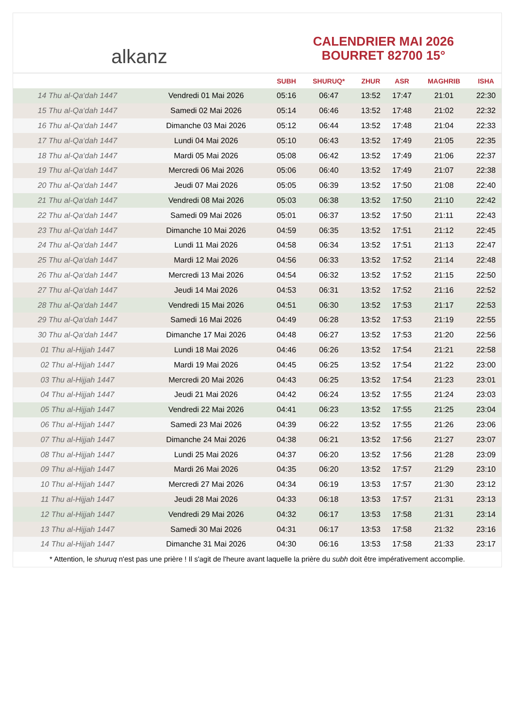alkanz
CALENDRIER MAI 2026
BOURRET 82700 15°
| | | SUBH | SHURUQ* | ZHUR | ASR | MAGHRIB | ISHA |
| --- | --- | --- | --- | --- | --- | --- | --- |
| 14 Thu al-Qa‘dah 1447 | Vendredi 01 Mai 2026 | 05:16 | 06:47 | 13:52 | 17:47 | 21:01 | 22:30 |
| 15 Thu al-Qa‘dah 1447 | Samedi 02 Mai 2026 | 05:14 | 06:46 | 13:52 | 17:48 | 21:02 | 22:32 |
| 16 Thu al-Qa‘dah 1447 | Dimanche 03 Mai 2026 | 05:12 | 06:44 | 13:52 | 17:48 | 21:04 | 22:33 |
| 17 Thu al-Qa‘dah 1447 | Lundi 04 Mai 2026 | 05:10 | 06:43 | 13:52 | 17:49 | 21:05 | 22:35 |
| 18 Thu al-Qa‘dah 1447 | Mardi 05 Mai 2026 | 05:08 | 06:42 | 13:52 | 17:49 | 21:06 | 22:37 |
| 19 Thu al-Qa‘dah 1447 | Mercredi 06 Mai 2026 | 05:06 | 06:40 | 13:52 | 17:49 | 21:07 | 22:38 |
| 20 Thu al-Qa‘dah 1447 | Jeudi 07 Mai 2026 | 05:05 | 06:39 | 13:52 | 17:50 | 21:08 | 22:40 |
| 21 Thu al-Qa‘dah 1447 | Vendredi 08 Mai 2026 | 05:03 | 06:38 | 13:52 | 17:50 | 21:10 | 22:42 |
| 22 Thu al-Qa‘dah 1447 | Samedi 09 Mai 2026 | 05:01 | 06:37 | 13:52 | 17:50 | 21:11 | 22:43 |
| 23 Thu al-Qa‘dah 1447 | Dimanche 10 Mai 2026 | 04:59 | 06:35 | 13:52 | 17:51 | 21:12 | 22:45 |
| 24 Thu al-Qa‘dah 1447 | Lundi 11 Mai 2026 | 04:58 | 06:34 | 13:52 | 17:51 | 21:13 | 22:47 |
| 25 Thu al-Qa‘dah 1447 | Mardi 12 Mai 2026 | 04:56 | 06:33 | 13:52 | 17:52 | 21:14 | 22:48 |
| 26 Thu al-Qa‘dah 1447 | Mercredi 13 Mai 2026 | 04:54 | 06:32 | 13:52 | 17:52 | 21:15 | 22:50 |
| 27 Thu al-Qa‘dah 1447 | Jeudi 14 Mai 2026 | 04:53 | 06:31 | 13:52 | 17:52 | 21:16 | 22:52 |
| 28 Thu al-Qa‘dah 1447 | Vendredi 15 Mai 2026 | 04:51 | 06:30 | 13:52 | 17:53 | 21:17 | 22:53 |
| 29 Thu al-Qa‘dah 1447 | Samedi 16 Mai 2026 | 04:49 | 06:28 | 13:52 | 17:53 | 21:19 | 22:55 |
| 30 Thu al-Qa‘dah 1447 | Dimanche 17 Mai 2026 | 04:48 | 06:27 | 13:52 | 17:53 | 21:20 | 22:56 |
| 01 Thu al-Hijjah 1447 | Lundi 18 Mai 2026 | 04:46 | 06:26 | 13:52 | 17:54 | 21:21 | 22:58 |
| 02 Thu al-Hijjah 1447 | Mardi 19 Mai 2026 | 04:45 | 06:25 | 13:52 | 17:54 | 21:22 | 23:00 |
| 03 Thu al-Hijjah 1447 | Mercredi 20 Mai 2026 | 04:43 | 06:25 | 13:52 | 17:54 | 21:23 | 23:01 |
| 04 Thu al-Hijjah 1447 | Jeudi 21 Mai 2026 | 04:42 | 06:24 | 13:52 | 17:55 | 21:24 | 23:03 |
| 05 Thu al-Hijjah 1447 | Vendredi 22 Mai 2026 | 04:41 | 06:23 | 13:52 | 17:55 | 21:25 | 23:04 |
| 06 Thu al-Hijjah 1447 | Samedi 23 Mai 2026 | 04:39 | 06:22 | 13:52 | 17:55 | 21:26 | 23:06 |
| 07 Thu al-Hijjah 1447 | Dimanche 24 Mai 2026 | 04:38 | 06:21 | 13:52 | 17:56 | 21:27 | 23:07 |
| 08 Thu al-Hijjah 1447 | Lundi 25 Mai 2026 | 04:37 | 06:20 | 13:52 | 17:56 | 21:28 | 23:09 |
| 09 Thu al-Hijjah 1447 | Mardi 26 Mai 2026 | 04:35 | 06:20 | 13:52 | 17:57 | 21:29 | 23:10 |
| 10 Thu al-Hijjah 1447 | Mercredi 27 Mai 2026 | 04:34 | 06:19 | 13:53 | 17:57 | 21:30 | 23:12 |
| 11 Thu al-Hijjah 1447 | Jeudi 28 Mai 2026 | 04:33 | 06:18 | 13:53 | 17:57 | 21:31 | 23:13 |
| 12 Thu al-Hijjah 1447 | Vendredi 29 Mai 2026 | 04:32 | 06:17 | 13:53 | 17:58 | 21:31 | 23:14 |
| 13 Thu al-Hijjah 1447 | Samedi 30 Mai 2026 | 04:31 | 06:17 | 13:53 | 17:58 | 21:32 | 23:16 |
| 14 Thu al-Hijjah 1447 | Dimanche 31 Mai 2026 | 04:30 | 06:16 | 13:53 | 17:58 | 21:33 | 23:17 |
* Attention, le shuruq n'est pas une prière ! Il s'agit de l'heure avant laquelle la prière du subh doit être impérativement accomplie.